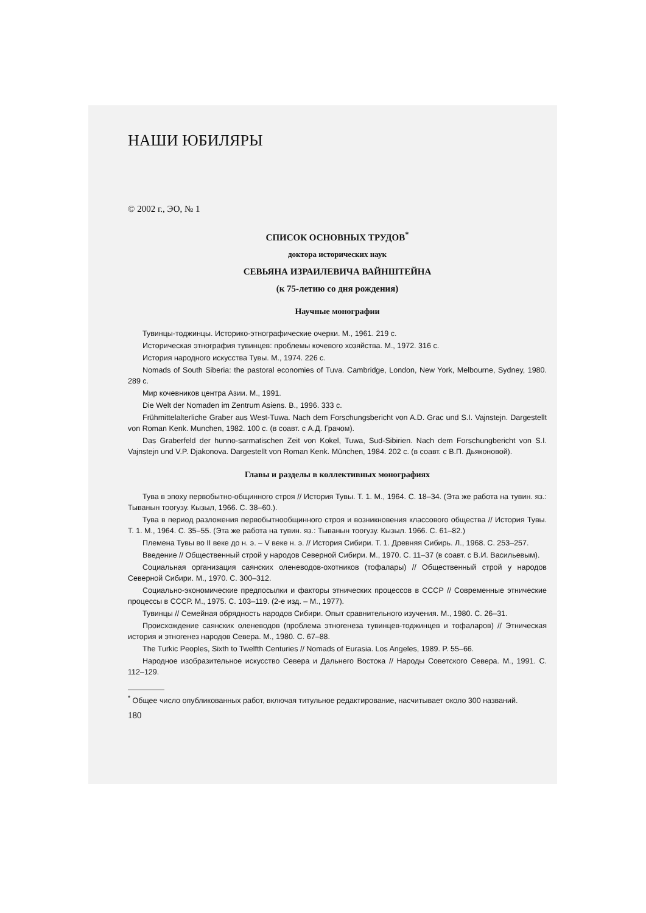НАШИ ЮБИЛЯРЫ
© 2002 г., ЭО, № 1
СПИСОК ОСНОВНЫХ ТРУДОВ<sup>*</sup>
доктора исторических наук
СЕВЬЯНА ИЗРАИЛЕВИЧА ВАЙНШТЕЙНА
(к 75-летию со дня рождения)
Научные монографии
Тувинцы-тоджинцы. Историко-этнографические очерки. М., 1961. 219 с.
Историческая этнография тувинцев: проблемы кочевого хозяйства. М., 1972. 316 с.
История народного искусства Тувы. М., 1974. 226 с.
Nomads of South Siberia: the pastoral economies of Tuva. Cambridge, London, New York, Melbourne, Sydney, 1980. 289 c.
Мир кочевников центра Азии. М., 1991.
Die Welt der Nomaden im Zentrum Asiens. B., 1996. 333 c.
Frühmittelalterliche Graber aus West-Tuwa. Nach dem Forschungsbericht von A.D. Grac und S.I. Vajnstejn. Dargestellt von Roman Kenk. Munchen, 1982. 100 с. (в соавт. с А.Д. Грачом).
Das Graberfeld der hunno-sarmatischen Zeit von Kokel, Tuwa, Sud-Sibirien. Nach dem Forschungbericht von S.I. Vajnstejn und V.P. Djakonova. Dargestellt von Roman Kenk. München, 1984. 202 с. (в соавт. с В.П. Дьяконовой).
Главы и разделы в коллективных монографиях
Тува в эпоху первобытно-общинного строя // История Тувы. Т. 1. М., 1964. С. 18–34. (Эта же работа на тувин. яз.: Тыванын тоогузу. Кызыл, 1966. С. 38–60.).
Тува в период разложения первобытнообщинного строя и возникновения классового общества // История Тувы. Т. 1. М., 1964. С. 35–55. (Эта же работа на тувин. яз.: Тыванын тоогузу. Кызыл. 1966. С. 61–82.)
Племена Тувы во II веке до н. э. – V веке н. э. // История Сибири. Т. 1. Древняя Сибирь. Л., 1968. С. 253–257.
Введение // Общественный строй у народов Северной Сибири. М., 1970. С. 11–37 (в соавт. с В.И. Васильевым).
Социальная организация саянских оленеводов-охотников (тофалары) // Общественный строй у народов Северной Сибири. М., 1970. С. 300–312.
Социально-экономические предпосылки и факторы этнических процессов в СССР // Современные этнические процессы в СССР. М., 1975. С. 103–119. (2-е изд. – М., 1977).
Тувинцы // Семейная обрядность народов Сибири. Опыт сравнительного изучения. М., 1980. С. 26–31.
Происхождение саянских оленеводов (проблема этногенеза тувинцев-тоджинцев и тофаларов) // Этническая история и этногенез народов Севера. М., 1980. С. 67–88.
The Turkic Peoples, Sixth to Twelfth Centuries // Nomads of Eurasia. Los Angeles, 1989. P. 55–66.
Народное изобразительное искусство Севера и Дальнего Востока // Народы Советского Севера. М., 1991. С. 112–129.
<sup>*</sup> Общее число опубликованных работ, включая титульное редактирование, насчитывает около 300 названий.
180